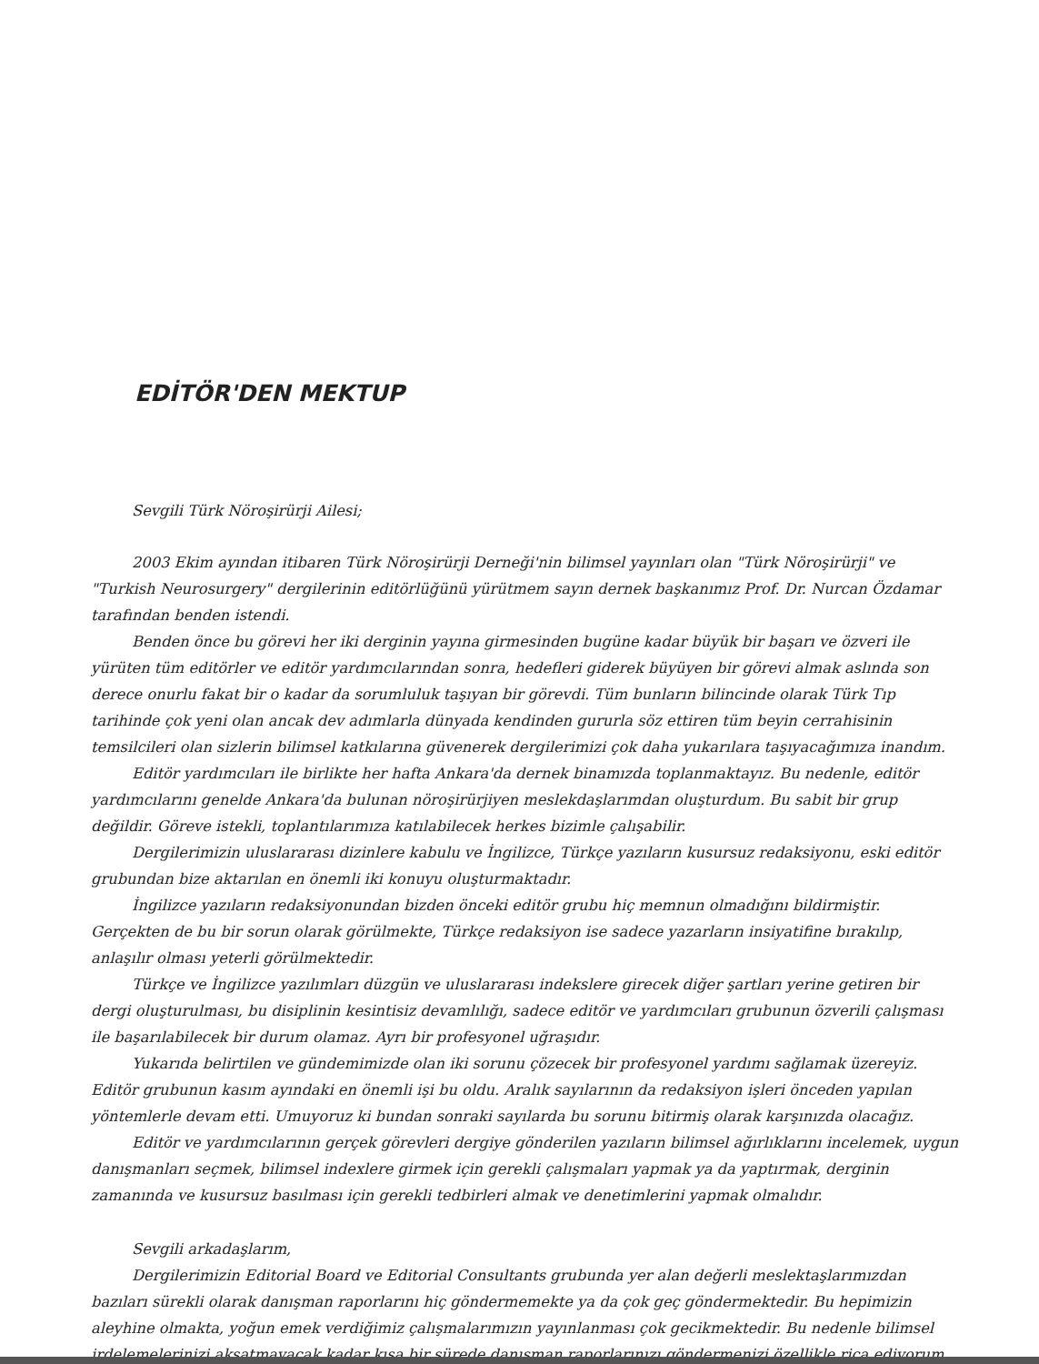EDİTÖR'DEN MEKTUP
Sevgili Türk Nöroşirürji Ailesi;
2003 Ekim ayından itibaren Türk Nöroşirürji Derneği'nin bilimsel yayınları olan "Türk Nöroşirürji" ve "Turkish Neurosurgery" dergilerinin editörlüğünü yürütmem sayın dernek başkanımız Prof. Dr. Nurcan Özdamar tarafından benden istendi.
Benden önce bu görevi her iki derginin yayına girmesinden bugüne kadar büyük bir başarı ve özveri ile yürüten tüm editörler ve editör yardımcılarından sonra, hedefleri giderek büyüyen bir görevi almak aslında son derece onurlu fakat bir o kadar da sorumluluk taşıyan bir görevdi. Tüm bunların bilincinde olarak Türk Tıp tarihinde çok yeni olan ancak dev adımlarla dünyada kendinden gururla söz ettiren tüm beyin cerrahisinin temsilcileri olan sizlerin bilimsel katkılarına güvenerek dergilerimizi çok daha yukarılara taşıyacağımıza inandım.
Editör yardımcıları ile birlikte her hafta Ankara'da dernek binamızda toplanmaktayız. Bu nedenle, editör yardımcılarını genelde Ankara'da bulunan nöroşirürjiyen meslekdaşlarımdan oluşturdum. Bu sabit bir grup değildir. Göreve istekli, toplantılarımıza katılabilecek herkes bizimle çalışabilir.
Dergilerimizin uluslararası dizinlere kabulu ve İngilizce, Türkçe yazıların kusursuz redaksiyonu, eski editör grubundan bize aktarılan en önemli iki konuyu oluşturmaktadır.
İngilizce yazıların redaksiyonundan bizden önceki editör grubu hiç memnun olmadığını bildirmiştir. Gerçekten de bu bir sorun olarak görülmekte, Türkçe redaksiyon ise sadece yazarların insiyatifine bırakılıp, anlaşılır olması yeterli görülmektedir.
Türkçe ve İngilizce yazılımları düzgün ve uluslararası indekslere girecek diğer şartları yerine getiren bir dergi oluşturulması, bu disiplinin kesintisiz devamlılığı, sadece editör ve yardımcıları grubunun özverili çalışması ile başarılabilecek bir durum olamaz. Ayrı bir profesyonel uğraşıdır.
Yukarıda belirtilen ve gündemimizde olan iki sorunu çözecek bir profesyonel yardımı sağlamak üzereyiz. Editör grubunun kasım ayındaki en önemli işi bu oldu. Aralık sayılarının da redaksiyon işleri önceden yapılan yöntemlerle devam etti. Umuyoruz ki bundan sonraki sayılarda bu sorunu bitirmiş olarak karşınızda olacağız.
Editör ve yardımcılarının gerçek görevleri dergiye gönderilen yazıların bilimsel ağırlıklarını incelemek, uygun danışmanları seçmek, bilimsel indexlere girmek için gerekli çalışmaları yapmak ya da yaptırmak, derginin zamanında ve kusursuz basılması için gerekli tedbirleri almak ve denetimlerini yapmak olmalıdır.
Sevgili arkadaşlarım,
Dergilerimizin Editorial Board ve Editorial Consultants grubunda yer alan değerli meslektaşlarımızdan bazıları sürekli olarak danışman raporlarını hiç göndermemekte ya da çok geç göndermektedir. Bu hepimizin aleyhine olmakta, yoğun emek verdiğimiz çalışmalarımızın yayınlanması çok gecikmektedir. Bu nedenle bilimsel irdelemelerinizi aksatmayacak kadar kısa bir sürede danışman raporlarınızı göndermenizi özellikle rica ediyorum.